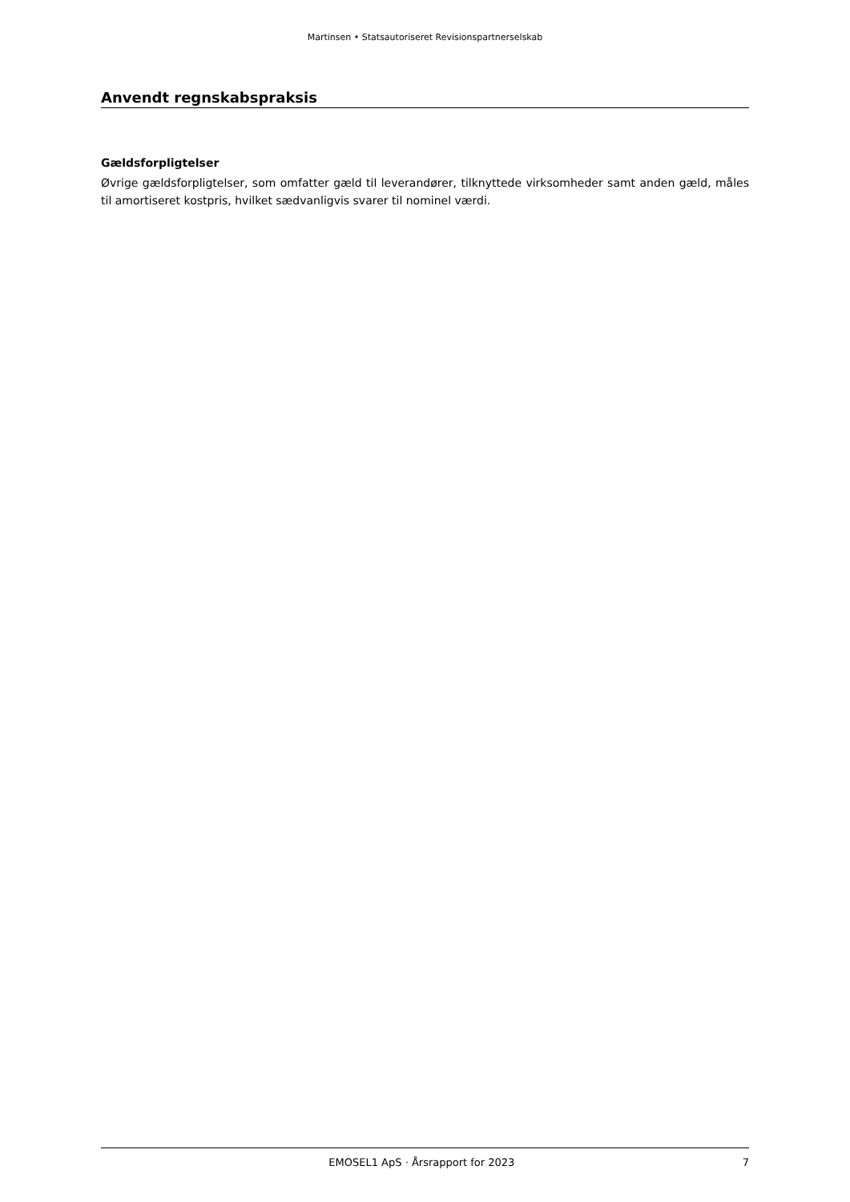Martinsen • Statsautoriseret Revisionspartnerselskab
Anvendt regnskabspraksis
Gældsforpligtelser
Øvrige gældsforpligtelser, som omfatter gæld til leverandører, tilknyttede virksomheder samt anden gæld, måles til amortiseret kostpris, hvilket sædvanligvis svarer til nominel værdi.
EMOSEL1 ApS · Årsrapport for 2023 7